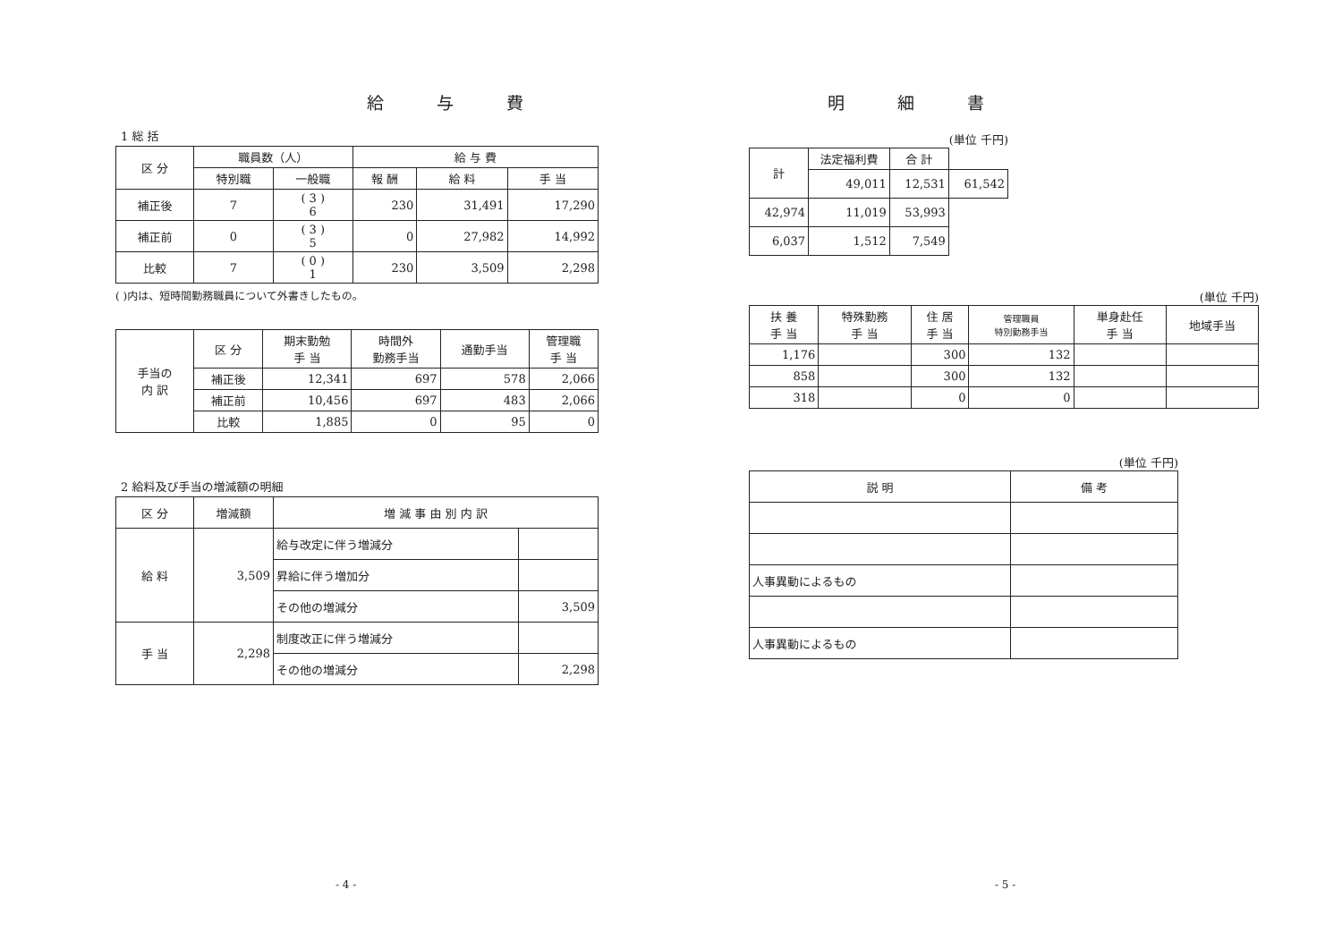給 与 費 明 細 書
1 総 括
| 区 分 | 職員数（人） | | 給 与 費 | | |
| | 特別職 | 一般職 | 報 酬 | 給 料 | 手 当 |
| 補正後 | 7 | ( 3 ) 6 | 230 | 31,491 | 17,290 |
| 補正前 | 0 | ( 3 ) 5 | 0 | 27,982 | 14,992 |
| 比較 | 7 | ( 0 ) 1 | 230 | 3,509 | 2,298 |
( )内は、短時間勤務職員について外書きしたもの。
| 手当の 内 訳 | 区 分 | 期末勤勉 手 当 | 時間外 勤務手当 | 通勤手当 | 管理職 手 当 |
| | 補正後 | 12,341 | 697 | 578 | 2,066 |
| | 補正前 | 10,456 | 697 | 483 | 2,066 |
| | 比較 | 1,885 | 0 | 95 | 0 |
2 給料及び手当の増減額の明細
| 区 分 | 増減額 | 増 減 事 由 別 内 訳 | |
| 給 料 | 3,509 | 給与改定に伴う増減分 | |
| | | 昇給に伴う増加分 | |
| | | その他の増減分 | 3,509 |
| 手 当 | 2,298 | 制度改正に伴う増減分 | |
| | | その他の増減分 | 2,298 |
(単位 千円)
| 計 | 法定福利費 | 合 計 | |
| | 49,011 | 12,531 | 61,542 |
| 42,974 | 11,019 | 53,993 | |
| 6,037 | 1,512 | 7,549 | |
(単位 千円)
| 扶 養 手 当 | 特殊勤務 手 当 | 住 居 手 当 | 管理職員 特別勤務手当 | 単身赴任 手 当 | 地域手当 |
| 1,176 | | 300 | 132 | | |
| 858 | | 300 | 132 | | |
| 318 | | 0 | 0 | | |
(単位 千円)
| 説 明 | 備 考 |
| 人事異動によるもの | |
| 人事異動によるもの | |
- 4 - - 5 -